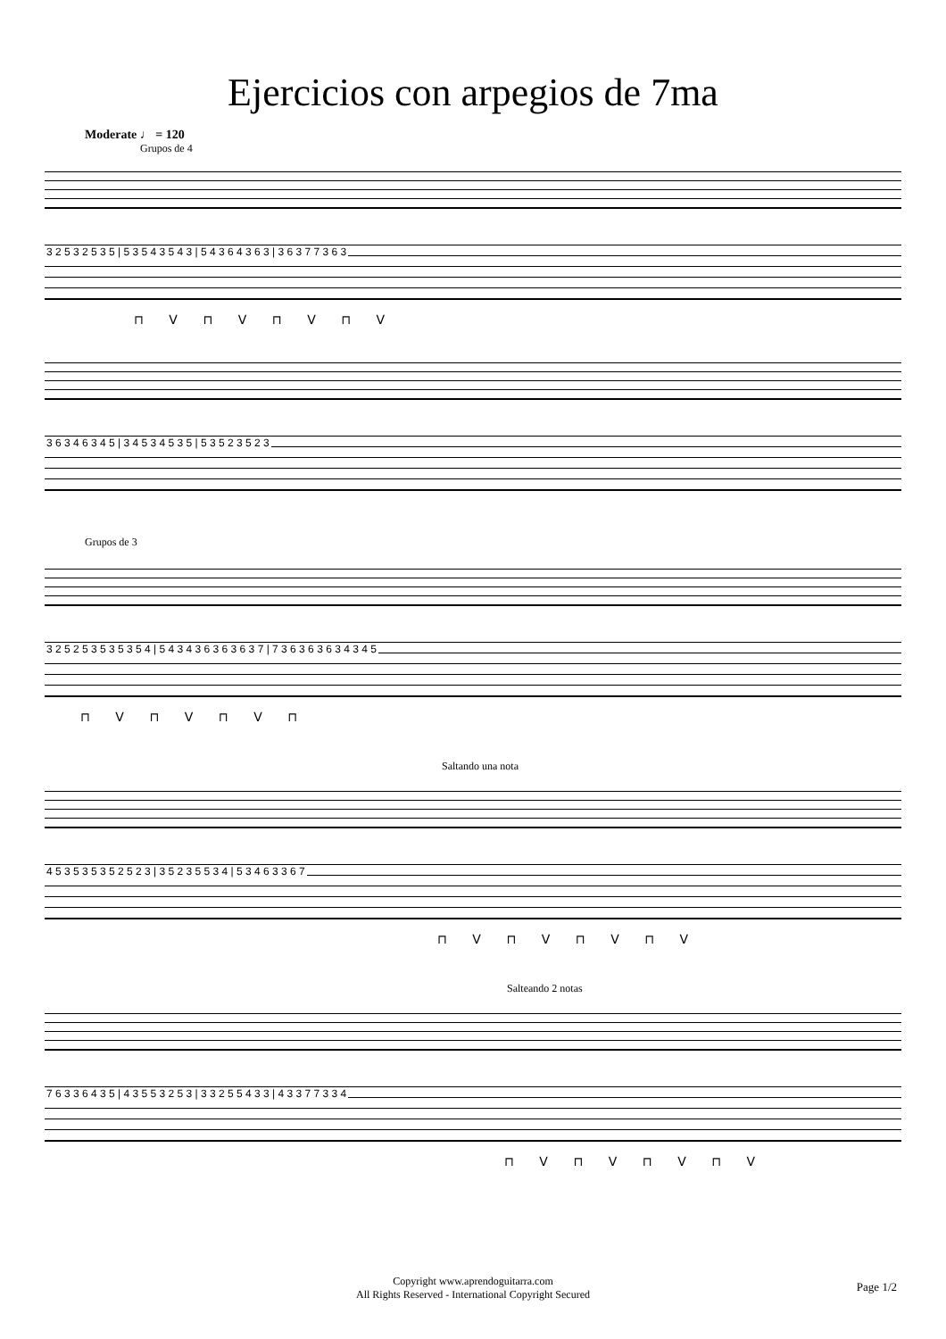Ejercicios con arpegios de 7ma
Moderate ♩ = 120
Grupos de 4
3 2 5 3 2 5 3 5 | 5 3 5 4 3 5 4 3 | 5 4 3 6 4 3 6 3 | 3 6 3 7 7 3 6 3
⊓ V ⊓ V ⊓ V ⊓ V
3 6 3 4 6 3 4 5 | 3 4 5 3 4 5 3 5 | 5 3 5 2 3 5 2 3
Grupos de 3
3 2 5 2 5 3 5 3 5 3 5 4 | 5 4 3 4 3 6 3 6 3 6 3 7 | 7 3 6 3 6 3 6 3 4 3 4 5
⊓ V ⊓ V ⊓ V ⊓
Saltando una nota
4 5 3 5 3 5 3 5 2 5 2 3 | 3 5 2 3 5 5 3 4 | 5 3 4 6 3 3 6 7
⊓ V ⊓ V ⊓ V ⊓ V
Salteando 2 notas
7 6 3 3 6 4 3 5 | 4 3 5 5 3 2 5 3 | 3 3 2 5 5 4 3 3 | 4 3 3 7 7 3 3 4
⊓ V ⊓ V ⊓ V ⊓ V
Copyright www.aprendoguitarra.com
All Rights Reserved - International Copyright Secured
Page 1/2